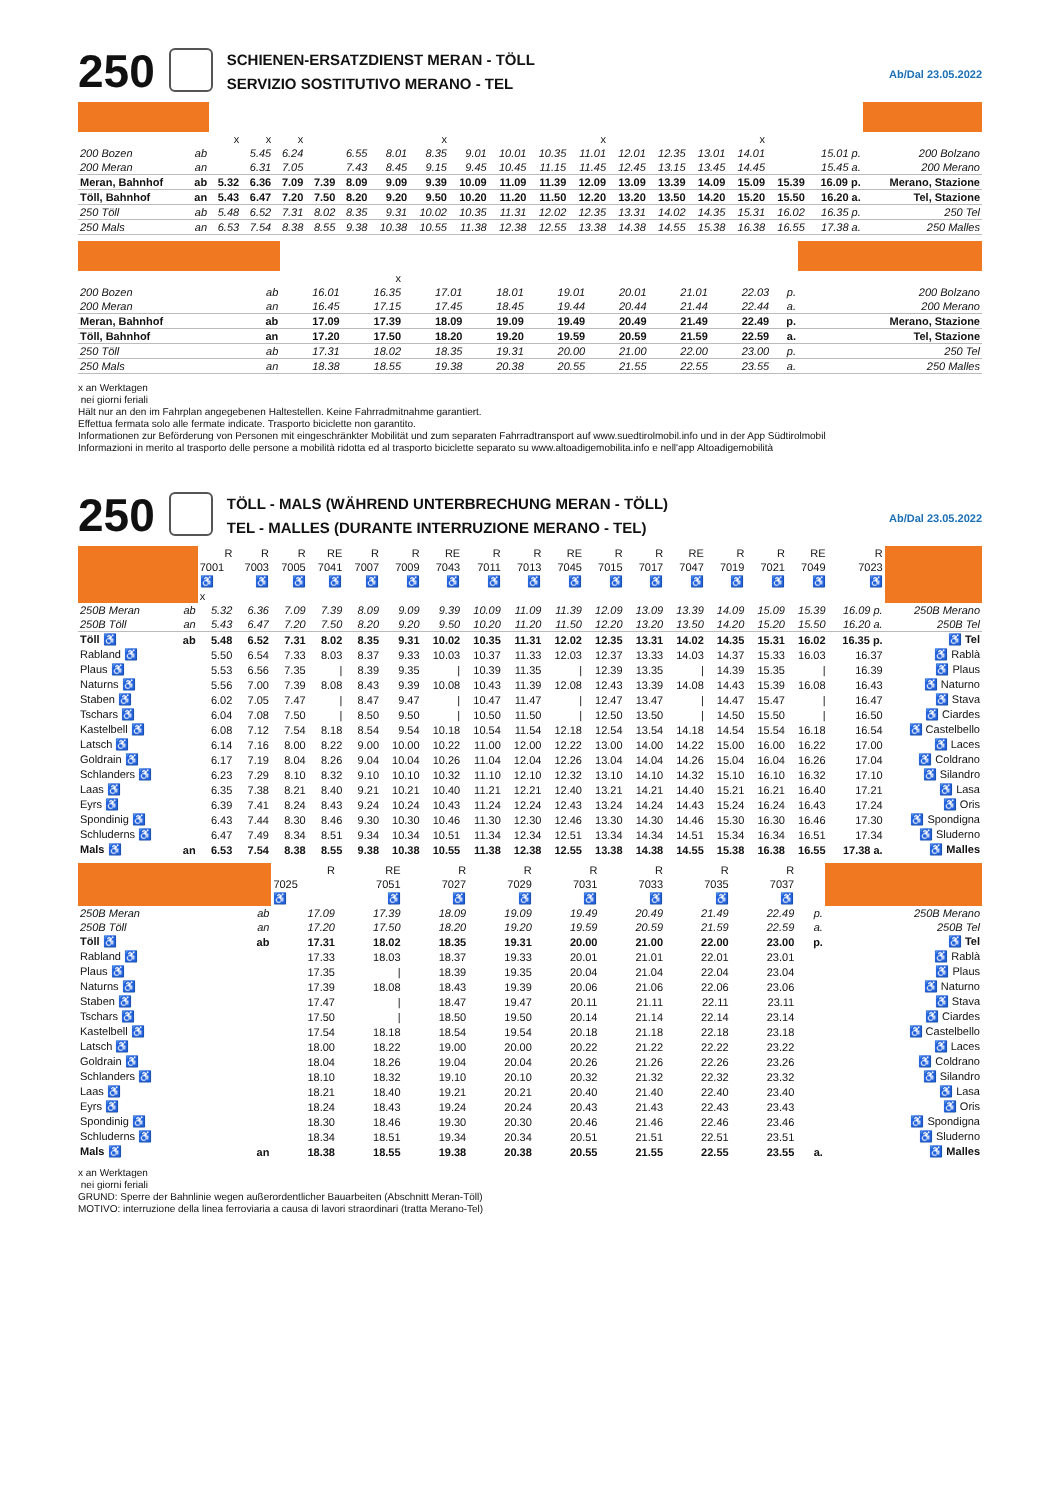250
SCHIENEN-ERSATZDIENST MERAN - TÖLL
SERVIZIO SOSTITUTIVO MERANO - TEL
Ab/Dal 23.05.2022
| | | x | x | x | | | | x | | | | x | | | | x | | | |
| 200 Bozen | ab | | 5.45 | 6.24 | | 6.55 | 8.01 | 8.35 | 9.01 | 10.01 | 10.35 | 11.01 | 12.01 | 12.35 | 13.01 | 14.01 | | 15.01 p. | 200 Bolzano |
| 200 Meran | an | | 6.31 | 7.05 | | 7.43 | 8.45 | 9.15 | 9.45 | 10.45 | 11.15 | 11.45 | 12.45 | 13.15 | 13.45 | 14.45 | | 15.45 a. | 200 Merano |
| Meran, Bahnhof | ab | 5.32 | 6.36 | 7.09 | 7.39 | 8.09 | 9.09 | 9.39 | 10.09 | 11.09 | 11.39 | 12.09 | 13.09 | 13.39 | 14.09 | 15.09 | 15.39 | 16.09 p. | Merano, Stazione |
| Töll, Bahnhof | an | 5.43 | 6.47 | 7.20 | 7.50 | 8.20 | 9.20 | 9.50 | 10.20 | 11.20 | 11.50 | 12.20 | 13.20 | 13.50 | 14.20 | 15.20 | 15.50 | 16.20 a. | Tel, Stazione |
| 250 Töll | ab | 5.48 | 6.52 | 7.31 | 8.02 | 8.35 | 9.31 | 10.02 | 10.35 | 11.31 | 12.02 | 12.35 | 13.31 | 14.02 | 14.35 | 15.31 | 16.02 | 16.35 p. | 250 Tel |
| 250 Mals | an | 6.53 | 7.54 | 8.38 | 8.55 | 9.38 | 10.38 | 10.55 | 11.38 | 12.38 | 12.55 | 13.38 | 14.38 | 14.55 | 15.38 | 16.38 | 16.55 | 17.38 a. | 250 Malles |
| | | | x | | | | | | | | |
| 200 Bozen | ab | 16.01 | 16.35 | 17.01 | 18.01 | 19.01 | 20.01 | 21.01 | 22.03 | p. | 200 Bolzano |
| 200 Meran | an | 16.45 | 17.15 | 17.45 | 18.45 | 19.44 | 20.44 | 21.44 | 22.44 | a. | 200 Merano |
| Meran, Bahnhof | ab | 17.09 | 17.39 | 18.09 | 19.09 | 19.49 | 20.49 | 21.49 | 22.49 | p. | Merano, Stazione |
| Töll, Bahnhof | an | 17.20 | 17.50 | 18.20 | 19.20 | 19.59 | 20.59 | 21.59 | 22.59 | a. | Tel, Stazione |
| 250 Töll | ab | 17.31 | 18.02 | 18.35 | 19.31 | 20.00 | 21.00 | 22.00 | 23.00 | p. | 250 Tel |
| 250 Mals | an | 18.38 | 18.55 | 19.38 | 20.38 | 20.55 | 21.55 | 22.55 | 23.55 | a. | 250 Malles |
x an Werktagen
nei giorni feriali
Hält nur an den im Fahrplan angegebenen Haltestellen. Keine Fahrradmitnahme garantiert.
Effettua fermata solo alle fermate indicate. Trasporto biciclette non garantito.
Informationen zur Beförderung von Personen mit eingeschränkter Mobilität und zum separaten Fahrradtransport auf www.suedtirolmobil.info und in der App Südtirolmobil
Informazioni in merito al trasporto delle persone a mobilità ridotta ed al trasporto biciclette separato su www.altoadigemobilita.info e nell'app Altoadigemobilità
250
TÖLL - MALS (WÄHREND UNTERBRECHUNG MERAN - TÖLL)
TEL - MALLES (DURANTE INTERRUZIONE MERANO - TEL)
Ab/Dal 23.05.2022
| | | R | R | R | RE | R | R | RE | R | R | RE | R | R | RE | R | R | RE | R | |
| | | 7001 | 7003 | 7005 | 7041 | 7007 | 7009 | 7043 | 7011 | 7013 | 7045 | 7015 | 7017 | 7047 | 7019 | 7021 | 7049 | 7023 | |
| | | ♿ | ♿ | ♿ | ♿ | ♿ | ♿ | ♿ | ♿ | ♿ | ♿ | ♿ | ♿ | ♿ | ♿ | ♿ | ♿ | ♿ | |
| | | x | | | | | | | | | | | | | | | | | |
| 250B Meran | ab | 5.32 | 6.36 | 7.09 | 7.39 | 8.09 | 9.09 | 9.39 | 10.09 | 11.09 | 11.39 | 12.09 | 13.09 | 13.39 | 14.09 | 15.09 | 15.39 | 16.09 p. | 250B Merano |
| 250B Töll | an | 5.43 | 6.47 | 7.20 | 7.50 | 8.20 | 9.20 | 9.50 | 10.20 | 11.20 | 11.50 | 12.20 | 13.20 | 13.50 | 14.20 | 15.20 | 15.50 | 16.20 a. | 250B Tel |
| Töll ♿ | ab | 5.48 | 6.52 | 7.31 | 8.02 | 8.35 | 9.31 | 10.02 | 10.35 | 11.31 | 12.02 | 12.35 | 13.31 | 14.02 | 14.35 | 15.31 | 16.02 | 16.35 p. | ♿ Tel |
| Rabland ♿ | | 5.50 | 6.54 | 7.33 | 8.03 | 8.37 | 9.33 | 10.03 | 10.37 | 11.33 | 12.03 | 12.37 | 13.33 | 14.03 | 14.37 | 15.33 | 16.03 | 16.37 | ♿ Rablà |
| Plaus ♿ | | 5.53 | 6.56 | 7.35 | / | 8.39 | 9.35 | / | 10.39 | 11.35 | / | 12.39 | 13.35 | / | 14.39 | 15.35 | / | 16.39 | ♿ Plaus |
| Naturns ♿ | | 5.56 | 7.00 | 7.39 | 8.08 | 8.43 | 9.39 | 10.08 | 10.43 | 11.39 | 12.08 | 12.43 | 13.39 | 14.08 | 14.43 | 15.39 | 16.08 | 16.43 | ♿ Naturno |
| Staben ♿ | | 6.02 | 7.05 | 7.47 | / | 8.47 | 9.47 | / | 10.47 | 11.47 | / | 12.47 | 13.47 | / | 14.47 | 15.47 | / | 16.47 | ♿ Stava |
| Tschars ♿ | | 6.04 | 7.08 | 7.50 | / | 8.50 | 9.50 | / | 10.50 | 11.50 | / | 12.50 | 13.50 | / | 14.50 | 15.50 | / | 16.50 | ♿ Ciardes |
| Kastelbell ♿ | | 6.08 | 7.12 | 7.54 | 8.18 | 8.54 | 9.54 | 10.18 | 10.54 | 11.54 | 12.18 | 12.54 | 13.54 | 14.18 | 14.54 | 15.54 | 16.18 | 16.54 | ♿ Castelbello |
| Latsch ♿ | | 6.14 | 7.16 | 8.00 | 8.22 | 9.00 | 10.00 | 10.22 | 11.00 | 12.00 | 12.22 | 13.00 | 14.00 | 14.22 | 15.00 | 16.00 | 16.22 | 17.00 | ♿ Laces |
| Goldrain ♿ | | 6.17 | 7.19 | 8.04 | 8.26 | 9.04 | 10.04 | 10.26 | 11.04 | 12.04 | 12.26 | 13.04 | 14.04 | 14.26 | 15.04 | 16.04 | 16.26 | 17.04 | ♿ Coldrano |
| Schlanders ♿ | | 6.23 | 7.29 | 8.10 | 8.32 | 9.10 | 10.10 | 10.32 | 11.10 | 12.10 | 12.32 | 13.10 | 14.10 | 14.32 | 15.10 | 16.10 | 16.32 | 17.10 | ♿ Silandro |
| Laas ♿ | | 6.35 | 7.38 | 8.21 | 8.40 | 9.21 | 10.21 | 10.40 | 11.21 | 12.21 | 12.40 | 13.21 | 14.21 | 14.40 | 15.21 | 16.21 | 16.40 | 17.21 | ♿ Lasa |
| Eyrs ♿ | | 6.39 | 7.41 | 8.24 | 8.43 | 9.24 | 10.24 | 10.43 | 11.24 | 12.24 | 12.43 | 13.24 | 14.24 | 14.43 | 15.24 | 16.24 | 16.43 | 17.24 | ♿ Oris |
| Spondinig ♿ | | 6.43 | 7.44 | 8.30 | 8.46 | 9.30 | 10.30 | 10.46 | 11.30 | 12.30 | 12.46 | 13.30 | 14.30 | 14.46 | 15.30 | 16.30 | 16.46 | 17.30 | ♿ Spondigna |
| Schluderns ♿ | | 6.47 | 7.49 | 8.34 | 8.51 | 9.34 | 10.34 | 10.51 | 11.34 | 12.34 | 12.51 | 13.34 | 14.34 | 14.51 | 15.34 | 16.34 | 16.51 | 17.34 | ♿ Sluderno |
| Mals ♿ | an | 6.53 | 7.54 | 8.38 | 8.55 | 9.38 | 10.38 | 10.55 | 11.38 | 12.38 | 12.55 | 13.38 | 14.38 | 14.55 | 15.38 | 16.38 | 16.55 | 17.38 a. | ♿ Malles |
| | | R | RE | R | R | R | R | R | R | | |
| | | 7025 | 7051 | 7027 | 7029 | 7031 | 7033 | 7035 | 7037 | | |
| | | ♿ | ♿ | ♿ | ♿ | ♿ | ♿ | ♿ | ♿ | | |
| 250B Meran | ab | 17.09 | 17.39 | 18.09 | 19.09 | 19.49 | 20.49 | 21.49 | 22.49 | p. | 250B Merano |
| 250B Töll | an | 17.20 | 17.50 | 18.20 | 19.20 | 19.59 | 20.59 | 21.59 | 22.59 | a. | 250B Tel |
| Töll ♿ | ab | 17.31 | 18.02 | 18.35 | 19.31 | 20.00 | 21.00 | 22.00 | 23.00 | p. | ♿ Tel |
| Rabland ♿ | | 17.33 | 18.03 | 18.37 | 19.33 | 20.01 | 21.01 | 22.01 | 23.01 | | ♿ Rablà |
| Plaus ♿ | | 17.35 | / | 18.39 | 19.35 | 20.04 | 21.04 | 22.04 | 23.04 | | ♿ Plaus |
| Naturns ♿ | | 17.39 | 18.08 | 18.43 | 19.39 | 20.06 | 21.06 | 22.06 | 23.06 | | ♿ Naturno |
| Staben ♿ | | 17.47 | / | 18.47 | 19.47 | 20.11 | 21.11 | 22.11 | 23.11 | | ♿ Stava |
| Tschars ♿ | | 17.50 | / | 18.50 | 19.50 | 20.14 | 21.14 | 22.14 | 23.14 | | ♿ Ciardes |
| Kastelbell ♿ | | 17.54 | 18.18 | 18.54 | 19.54 | 20.18 | 21.18 | 22.18 | 23.18 | | ♿ Castelbello |
| Latsch ♿ | | 18.00 | 18.22 | 19.00 | 20.00 | 20.22 | 21.22 | 22.22 | 23.22 | | ♿ Laces |
| Goldrain ♿ | | 18.04 | 18.26 | 19.04 | 20.04 | 20.26 | 21.26 | 22.26 | 23.26 | | ♿ Coldrano |
| Schlanders ♿ | | 18.10 | 18.32 | 19.10 | 20.10 | 20.32 | 21.32 | 22.32 | 23.32 | | ♿ Silandro |
| Laas ♿ | | 18.21 | 18.40 | 19.21 | 20.21 | 20.40 | 21.40 | 22.40 | 23.40 | | ♿ Lasa |
| Eyrs ♿ | | 18.24 | 18.43 | 19.24 | 20.24 | 20.43 | 21.43 | 22.43 | 23.43 | | ♿ Oris |
| Spondinig ♿ | | 18.30 | 18.46 | 19.30 | 20.30 | 20.46 | 21.46 | 22.46 | 23.46 | | ♿ Spondigna |
| Schluderns ♿ | | 18.34 | 18.51 | 19.34 | 20.34 | 20.51 | 21.51 | 22.51 | 23.51 | | ♿ Sluderno |
| Mals ♿ | an | 18.38 | 18.55 | 19.38 | 20.38 | 20.55 | 21.55 | 22.55 | 23.55 | a. | ♿ Malles |
x an Werktagen
nei giorni feriali
GRUND: Sperre der Bahnlinie wegen außerordentlicher Bauarbeiten (Abschnitt Meran-Töll)
MOTIVO: interruzione della linea ferroviaria a causa di lavori straordinari (tratta Merano-Tel)